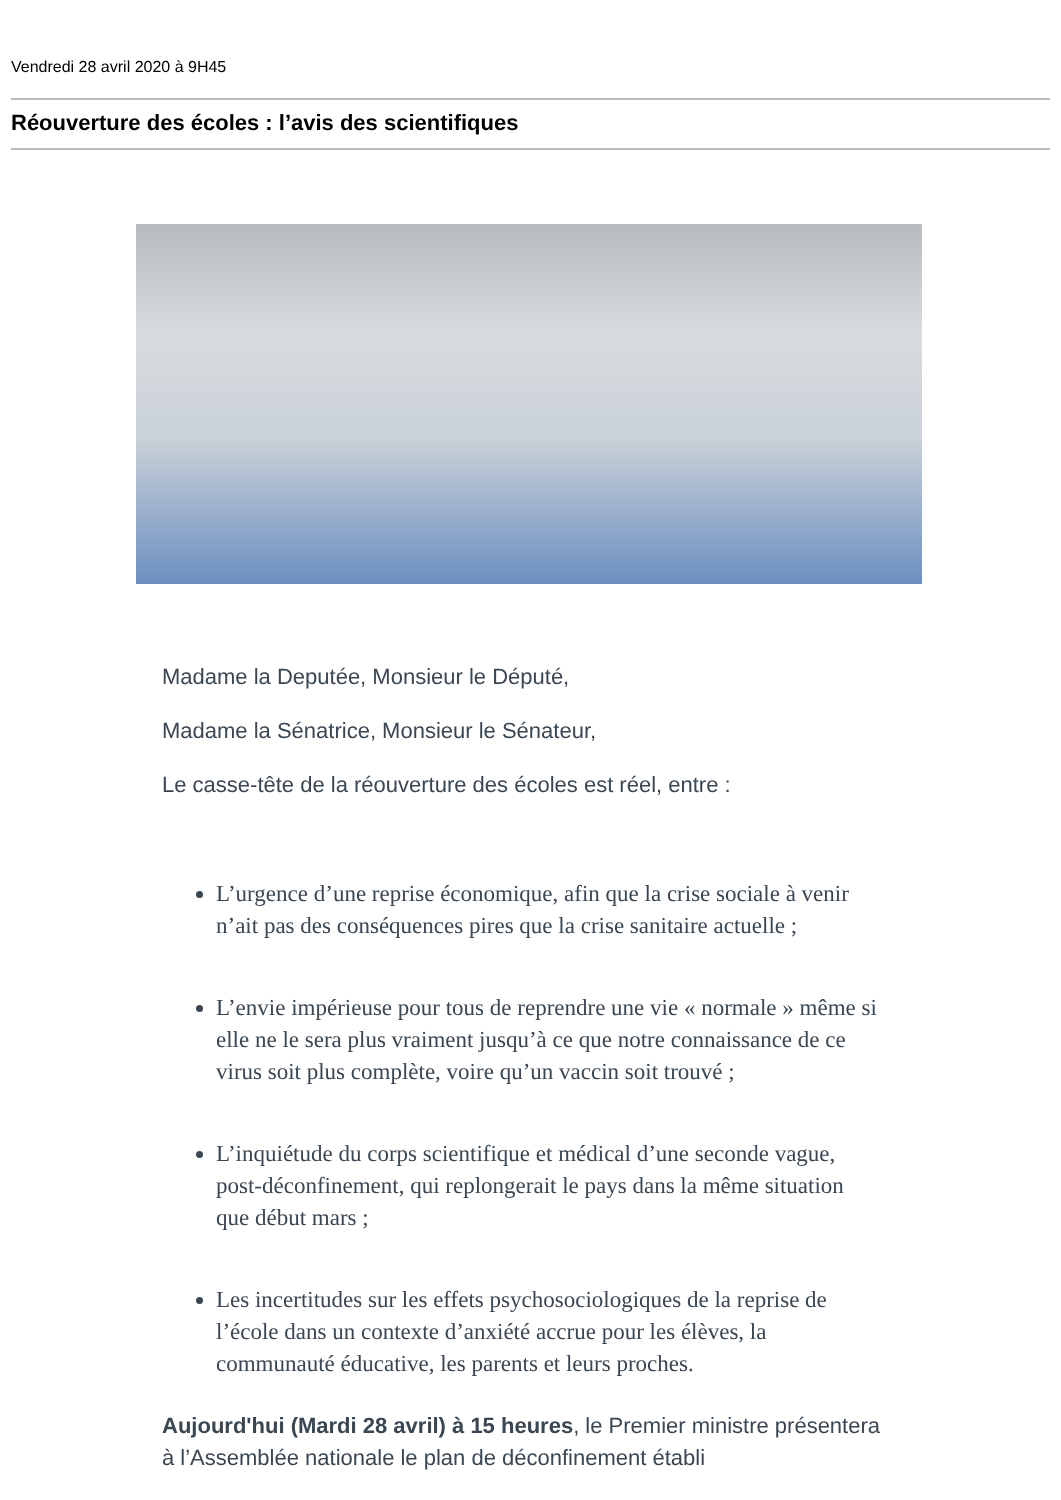Vendredi 28 avril 2020 à 9H45
Réouverture des écoles : l’avis des scientifiques
Madame la Deputée, Monsieur le Député,
Madame la Sénatrice, Monsieur le Sénateur,
Le casse-tête de la réouverture des écoles est réel, entre :
L’urgence d’une reprise économique, afin que la crise sociale à venir n’ait pas des conséquences pires que la crise sanitaire actuelle ;
L’envie impérieuse pour tous de reprendre une vie « normale » même si elle ne le sera plus vraiment jusqu’à ce que notre connaissance de ce virus soit plus complète, voire qu’un vaccin soit trouvé ;
L’inquiétude du corps scientifique et médical d’une seconde vague, post-déconfinement, qui replongerait le pays dans la même situation que début mars ;
Les incertitudes sur les effets psychosociologiques de la reprise de l’école dans un contexte d’anxiété accrue pour les élèves, la communauté éducative, les parents et leurs proches.
Aujourd'hui (Mardi 28 avril) à 15 heures, le Premier ministre présentera à l’Assemblée nationale le plan de déconfinement établi